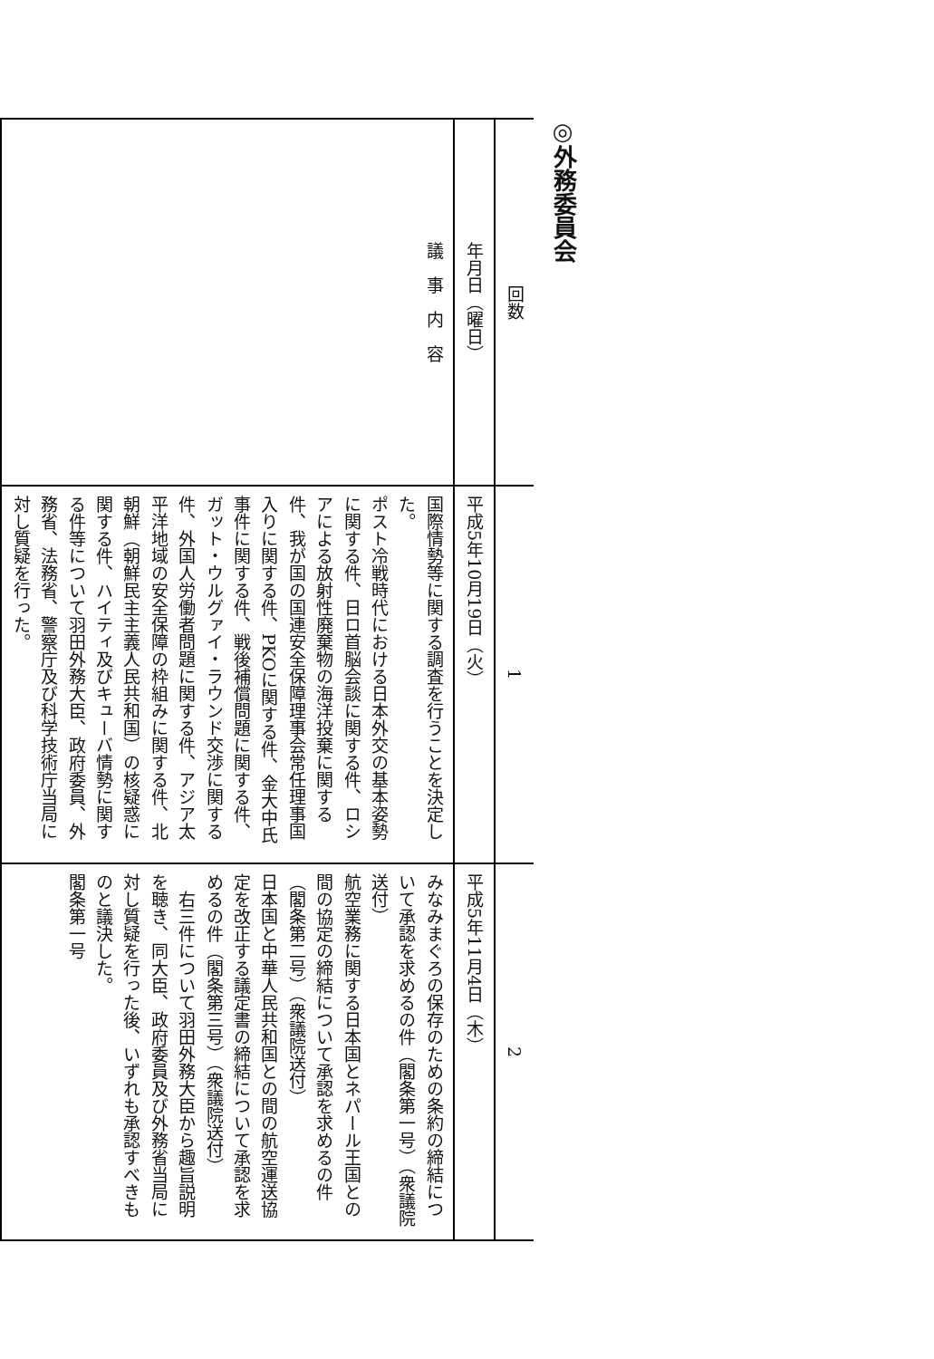◎外務委員会
| 回数 | 1 | 2 |
| 年月日（曜日） | 平成5年10月19日（火） | 平成5年11月4日（木） |
| 議 事 内 容 | 国際情勢等に関する調査を行うことを決定した。 ポスト冷戦時代における日本外交の基本姿勢に関する件、日ロ首脳会談に関する件、ロシアによる放射性廃棄物の海洋投棄に関する件、我が国の国連安全保障理事会常任理事国入りに関する件、PKOに関する件、金大中氏事件に関する件、戦後補償問題に関する件、ガット・ウルグァイ・ラウンド交渉に関する件、外国人労働者問題に関する件、アジア太平洋地域の安全保障の枠組みに関する件、北朝鮮（朝鮮民主主義人民共和国）の核疑惑に関する件、ハイティ及びキューバ情勢に関する件等について羽田外務大臣、政府委員、外務省、法務省、警察庁及び科学技術庁当局に対し質疑を行った。 | みなみまぐろの保存のための条約の締結について承認を求めるの件（閣条第一号）（衆議院送付） 航空業務に関する日本国とネパール王国との間の協定の締結について承認を求めるの件（閣条第二号）（衆議院送付） 日本国と中華人民共和国との間の航空運送協定を改正する議定書の締結について承認を求めるの件（閣条第三号）（衆議院送付） 右三件について羽田外務大臣から趣旨説明を聴き、同大臣、政府委員及び外務省当局に対し質疑を行った後、いずれも承認すべきものと議決した。 閣条第一号 |